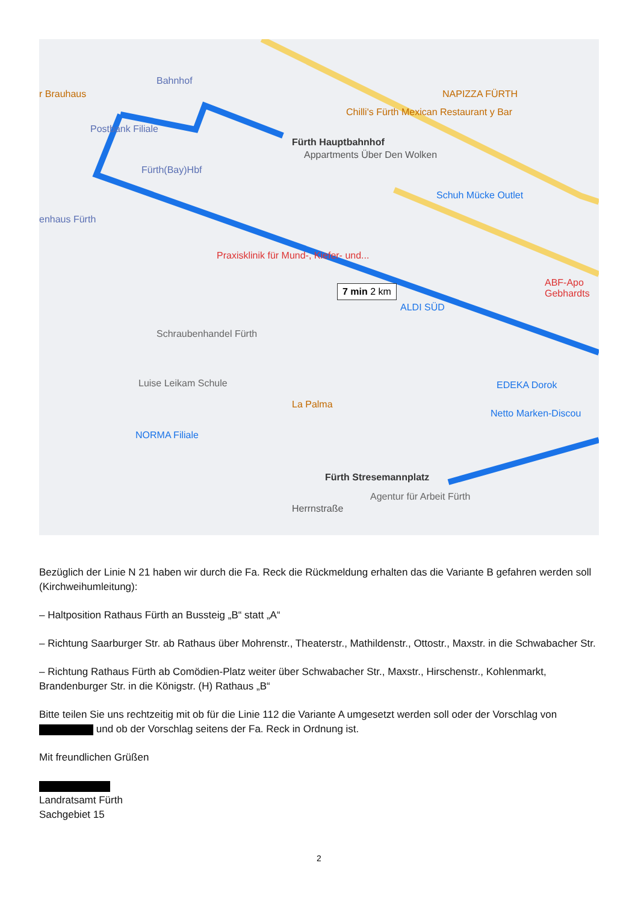Bahnhof
r Brauhaus
Postbank Filiale
Fürth(Bay)Hbf
Fürth Hauptbahnhof
Appartments Über Den Wolken
NAPIZZA FÜRTH
Chilli's Fürth Mexican Restaurant y Bar
Schuh Mücke Outlet
enhaus Fürth
Praxisklinik für Mund-, Kiefer- und...
7 min 2 km
ALDI SÜD
Schraubenhandel Fürth
Luise Leikam Schule
La Palma
EDEKA Dorok
Netto Marken-Discou
NORMA Filiale
Fürth Stresemannplatz
Agentur für Arbeit Fürth
Herrnstraße
ABF-Apo Gebhardts
Bezüglich der Linie N 21 haben wir durch die Fa. Reck die Rückmeldung erhalten das die Variante B gefahren werden soll (Kirchweihumleitung):
– Haltposition Rathaus Fürth an Bussteig „B“ statt „A“
– Richtung Saarburger Str. ab Rathaus über Mohrenstr., Theaterstr., Mathildenstr., Ottostr., Maxstr. in die Schwabacher Str.
– Richtung Rathaus Fürth ab Comödien-Platz weiter über Schwabacher Str., Maxstr., Hirschenstr., Kohlenmarkt, Brandenburger Str. in die Königstr. (H) Rathaus „B“
Bitte teilen Sie uns rechtzeitig mit ob für die Linie 112 die Variante A umgesetzt werden soll oder der Vorschlag von und ob der Vorschlag seitens der Fa. Reck in Ordnung ist.
Mit freundlichen Grüßen
Landratsamt Fürth
Sachgebiet 15
2